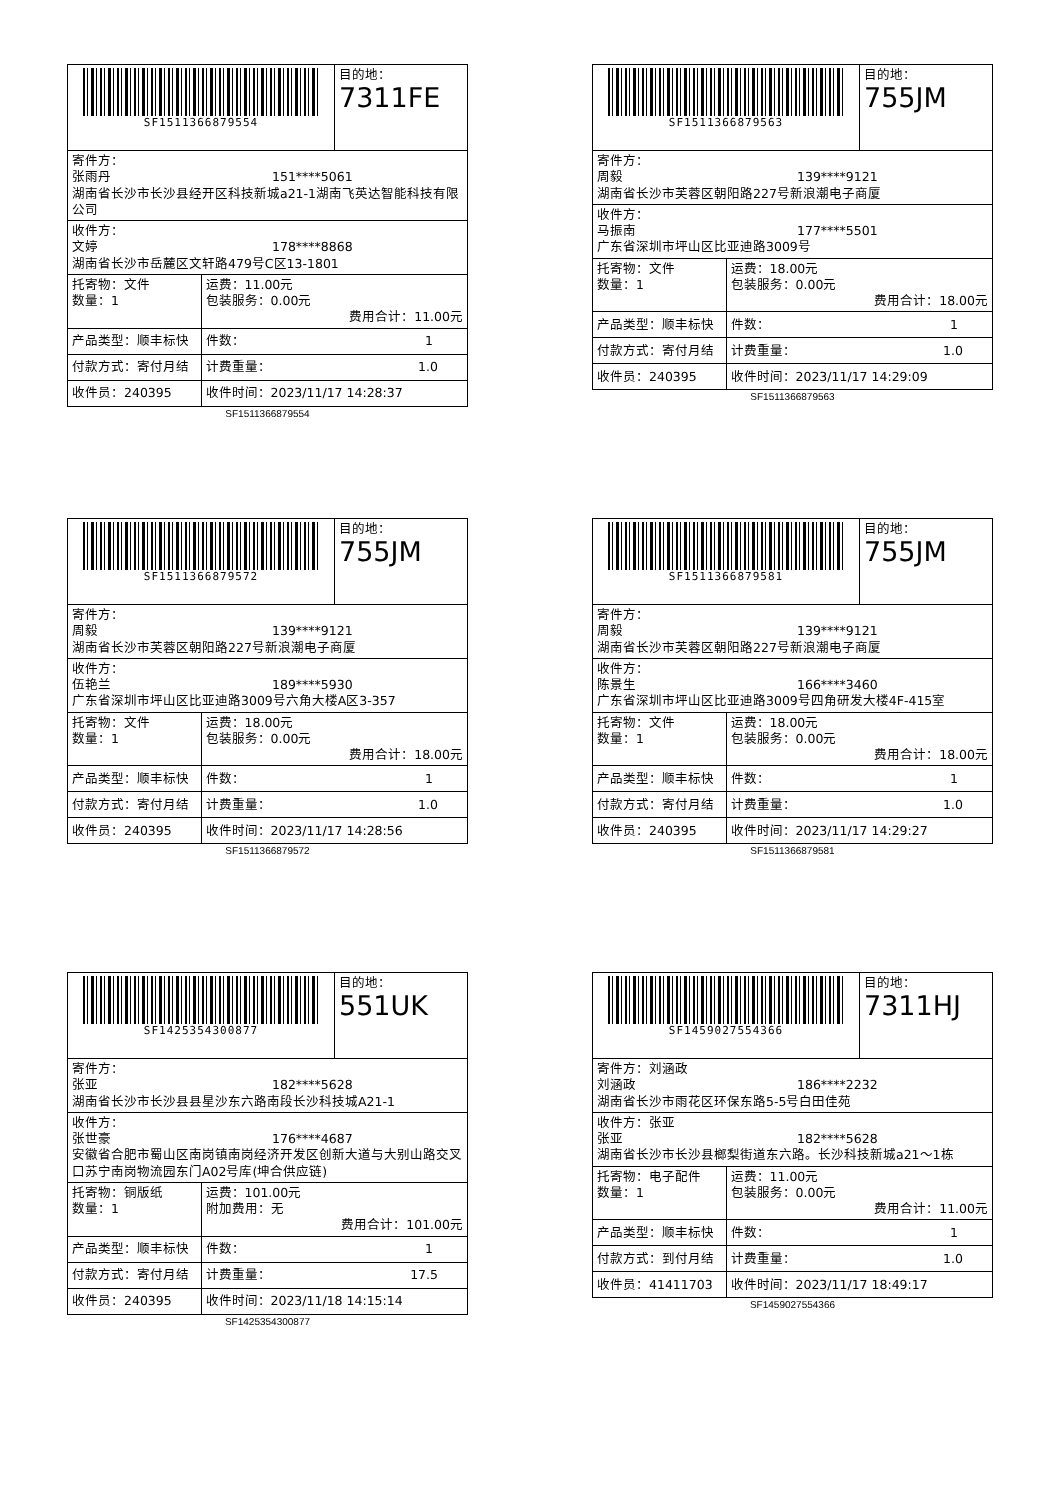| SF1511366879554 | | 目的地： 7311FE |
| 寄件方： 张雨丹 151****5061 湖南省长沙市长沙县经开区科技新城a21-1湖南飞英达智能科技有限公司 | | |
| 收件方： 文婷 178****8868 湖南省长沙市岳麓区文轩路479号C区13-1801 | | |
| 托寄物：文件 数量：1 | 运费：11.00元 包装服务：0.00元 费用合计：11.00元 | |
| 产品类型：顺丰标快 | 件数： 1 | |
| 付款方式：寄付月结 | 计费重量： 1.0 | |
| 收件员：240395 | 收件时间：2023/11/17 14:28:37 | |
SF1511366879554
| SF1511366879563 | | 目的地： 755JM |
| 寄件方： 周毅 139****9121 湖南省长沙市芙蓉区朝阳路227号新浪潮电子商厦 | | |
| 收件方： 马振南 177****5501 广东省深圳市坪山区比亚迪路3009号 | | |
| 托寄物：文件 数量：1 | 运费：18.00元 包装服务：0.00元 费用合计：18.00元 | |
| 产品类型：顺丰标快 | 件数： 1 | |
| 付款方式：寄付月结 | 计费重量： 1.0 | |
| 收件员：240395 | 收件时间：2023/11/17 14:29:09 | |
SF1511366879563
| SF1511366879572 | | 目的地： 755JM |
| 寄件方： 周毅 139****9121 湖南省长沙市芙蓉区朝阳路227号新浪潮电子商厦 | | |
| 收件方： 伍艳兰 189****5930 广东省深圳市坪山区比亚迪路3009号六角大楼A区3-357 | | |
| 托寄物：文件 数量：1 | 运费：18.00元 包装服务：0.00元 费用合计：18.00元 | |
| 产品类型：顺丰标快 | 件数： 1 | |
| 付款方式：寄付月结 | 计费重量： 1.0 | |
| 收件员：240395 | 收件时间：2023/11/17 14:28:56 | |
SF1511366879572
| SF1511366879581 | | 目的地： 755JM |
| 寄件方： 周毅 139****9121 湖南省长沙市芙蓉区朝阳路227号新浪潮电子商厦 | | |
| 收件方： 陈景生 166****3460 广东省深圳市坪山区比亚迪路3009号四角研发大楼4F-415室 | | |
| 托寄物：文件 数量：1 | 运费：18.00元 包装服务：0.00元 费用合计：18.00元 | |
| 产品类型：顺丰标快 | 件数： 1 | |
| 付款方式：寄付月结 | 计费重量： 1.0 | |
| 收件员：240395 | 收件时间：2023/11/17 14:29:27 | |
SF1511366879581
| SF1425354300877 | | 目的地： 551UK |
| 寄件方： 张亚 182****5628 湖南省长沙市长沙县县星沙东六路南段长沙科技城A21-1 | | |
| 收件方： 张世豪 176****4687 安徽省合肥市蜀山区南岗镇南岗经济开发区创新大道与大别山路交叉口苏宁南岗物流园东门A02号库(坤合供应链) | | |
| 托寄物：铜版纸 数量：1 | 运费：101.00元 附加费用：无 费用合计：101.00元 | |
| 产品类型：顺丰标快 | 件数： 1 | |
| 付款方式：寄付月结 | 计费重量： 17.5 | |
| 收件员：240395 | 收件时间：2023/11/18 14:15:14 | |
SF1425354300877
| SF1459027554366 | | 目的地： 7311HJ |
| 寄件方：刘涵政 刘涵政 186****2232 湖南省长沙市雨花区环保东路5-5号白田佳苑 | | |
| 收件方：张亚 张亚 182****5628 湖南省长沙市长沙县榔梨街道东六路。长沙科技新城a21～1栋 | | |
| 托寄物：电子配件 数量：1 | 运费：11.00元 包装服务：0.00元 费用合计：11.00元 | |
| 产品类型：顺丰标快 | 件数： 1 | |
| 付款方式：到付月结 | 计费重量： 1.0 | |
| 收件员：41411703 | 收件时间：2023/11/17 18:49:17 | |
SF1459027554366